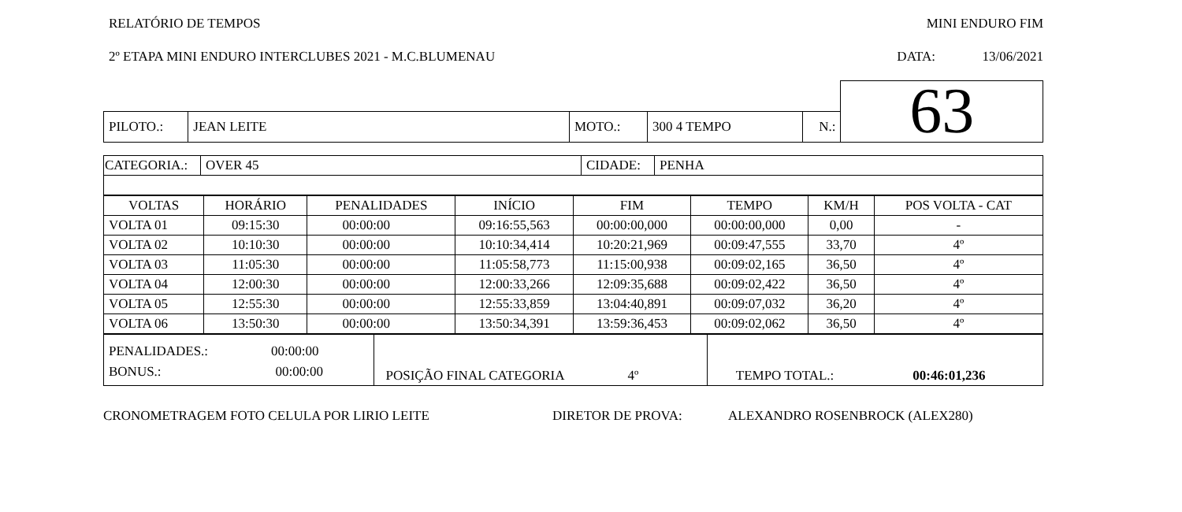RELATÓRIO DE TEMPOS MINI ENDURO FIM
2º ETAPA MINI ENDURO INTERCLUBES 2021 - M.C.BLUMENAU DATA: 13/06/2021
| | | | | | | 63 |
| PILOTO.: | JEAN LEITE | MOTO.: | 300 4 TEMPO | N.: | | |
| CATEGORIA.: | OVER 45 | CIDADE: | PENHA |
| VOLTAS | HORÁRIO | PENALIDADES | INÍCIO | FIM | TEMPO | KM/H | POS VOLTA - CAT |
| --- | --- | --- | --- | --- | --- | --- | --- |
| VOLTA 01 | 09:15:30 | 00:00:00 | 09:16:55,563 | 00:00:00,000 | 00:00:00,000 | 0,00 | - |
| VOLTA 02 | 10:10:30 | 00:00:00 | 10:10:34,414 | 10:20:21,969 | 00:09:47,555 | 33,70 | 4º |
| VOLTA 03 | 11:05:30 | 00:00:00 | 11:05:58,773 | 11:15:00,938 | 00:09:02,165 | 36,50 | 4º |
| VOLTA 04 | 12:00:30 | 00:00:00 | 12:00:33,266 | 12:09:35,688 | 00:09:02,422 | 36,50 | 4º |
| VOLTA 05 | 12:55:30 | 00:00:00 | 12:55:33,859 | 13:04:40,891 | 00:09:07,032 | 36,20 | 4º |
| VOLTA 06 | 13:50:30 | 00:00:00 | 13:50:34,391 | 13:59:36,453 | 00:09:02,062 | 36,50 | 4º |
| PENALIDADES.: 00:00:00 BONUS.: 00:00:00 | POSIÇÃO FINAL CATEGORIA 4º | TEMPO TOTAL.: 00:46:01,236 |
CRONOMETRAGEM FOTO CELULA POR LIRIO LEITE DIRETOR DE PROVA: ALEXANDRO ROSENBROCK (ALEX280)